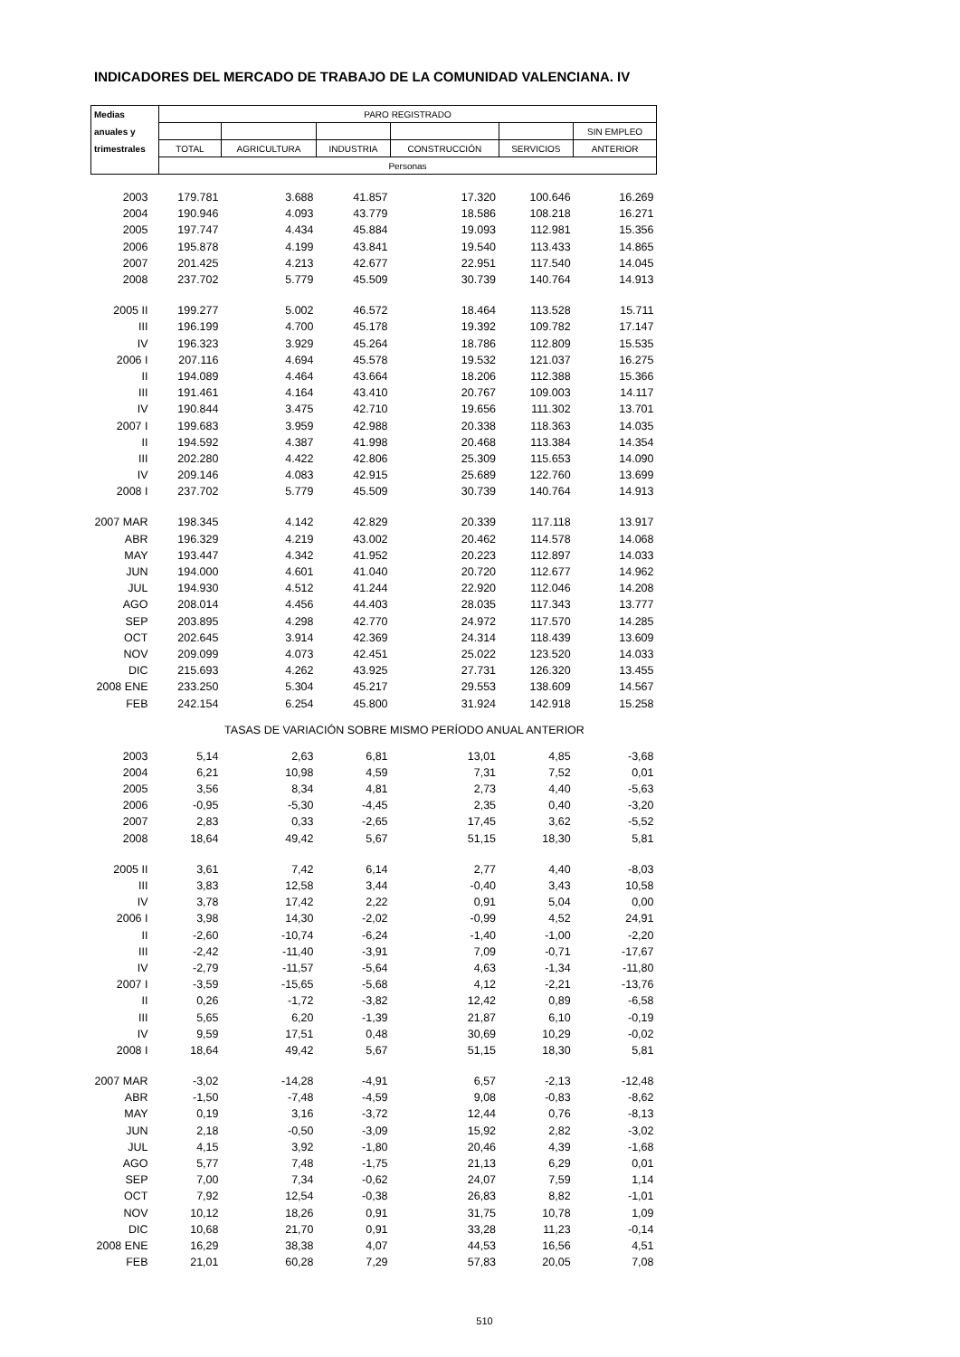INDICADORES DEL MERCADO DE TRABAJO DE LA COMUNIDAD VALENCIANA. IV
| Medias | PARO REGISTRADO | | | | | |
| --- | --- | --- | --- | --- | --- | --- |
| anuales y | | | | | | SIN EMPLEO |
| trimestrales | TOTAL | AGRICULTURA | INDUSTRIA | CONSTRUCCIÓN | SERVICIOS | ANTERIOR |
| | Personas | | | | | |
| 2003 | 179.781 | 3.688 | 41.857 | 17.320 | 100.646 | 16.269 |
| 2004 | 190.946 | 4.093 | 43.779 | 18.586 | 108.218 | 16.271 |
| 2005 | 197.747 | 4.434 | 45.884 | 19.093 | 112.981 | 15.356 |
| 2006 | 195.878 | 4.199 | 43.841 | 19.540 | 113.433 | 14.865 |
| 2007 | 201.425 | 4.213 | 42.677 | 22.951 | 117.540 | 14.045 |
| 2008 | 237.702 | 5.779 | 45.509 | 30.739 | 140.764 | 14.913 |
| 2005 II | 199.277 | 5.002 | 46.572 | 18.464 | 113.528 | 15.711 |
| III | 196.199 | 4.700 | 45.178 | 19.392 | 109.782 | 17.147 |
| IV | 196.323 | 3.929 | 45.264 | 18.786 | 112.809 | 15.535 |
| 2006 I | 207.116 | 4.694 | 45.578 | 19.532 | 121.037 | 16.275 |
| II | 194.089 | 4.464 | 43.664 | 18.206 | 112.388 | 15.366 |
| III | 191.461 | 4.164 | 43.410 | 20.767 | 109.003 | 14.117 |
| IV | 190.844 | 3.475 | 42.710 | 19.656 | 111.302 | 13.701 |
| 2007 I | 199.683 | 3.959 | 42.988 | 20.338 | 118.363 | 14.035 |
| II | 194.592 | 4.387 | 41.998 | 20.468 | 113.384 | 14.354 |
| III | 202.280 | 4.422 | 42.806 | 25.309 | 115.653 | 14.090 |
| IV | 209.146 | 4.083 | 42.915 | 25.689 | 122.760 | 13.699 |
| 2008 I | 237.702 | 5.779 | 45.509 | 30.739 | 140.764 | 14.913 |
| 2007 MAR | 198.345 | 4.142 | 42.829 | 20.339 | 117.118 | 13.917 |
| ABR | 196.329 | 4.219 | 43.002 | 20.462 | 114.578 | 14.068 |
| MAY | 193.447 | 4.342 | 41.952 | 20.223 | 112.897 | 14.033 |
| JUN | 194.000 | 4.601 | 41.040 | 20.720 | 112.677 | 14.962 |
| JUL | 194.930 | 4.512 | 41.244 | 22.920 | 112.046 | 14.208 |
| AGO | 208.014 | 4.456 | 44.403 | 28.035 | 117.343 | 13.777 |
| SEP | 203.895 | 4.298 | 42.770 | 24.972 | 117.570 | 14.285 |
| OCT | 202.645 | 3.914 | 42.369 | 24.314 | 118.439 | 13.609 |
| NOV | 209.099 | 4.073 | 42.451 | 25.022 | 123.520 | 14.033 |
| DIC | 215.693 | 4.262 | 43.925 | 27.731 | 126.320 | 13.455 |
| 2008 ENE | 233.250 | 5.304 | 45.217 | 29.553 | 138.609 | 14.567 |
| FEB | 242.154 | 6.254 | 45.800 | 31.924 | 142.918 | 15.258 |
| TASAS DE VARIACIÓN SOBRE MISMO PERÍODO ANUAL ANTERIOR | | | | | | |
| 2003 | 5,14 | 2,63 | 6,81 | 13,01 | 4,85 | -3,68 |
| 2004 | 6,21 | 10,98 | 4,59 | 7,31 | 7,52 | 0,01 |
| 2005 | 3,56 | 8,34 | 4,81 | 2,73 | 4,40 | -5,63 |
| 2006 | -0,95 | -5,30 | -4,45 | 2,35 | 0,40 | -3,20 |
| 2007 | 2,83 | 0,33 | -2,65 | 17,45 | 3,62 | -5,52 |
| 2008 | 18,64 | 49,42 | 5,67 | 51,15 | 18,30 | 5,81 |
| 2005 II | 3,61 | 7,42 | 6,14 | 2,77 | 4,40 | -8,03 |
| III | 3,83 | 12,58 | 3,44 | -0,40 | 3,43 | 10,58 |
| IV | 3,78 | 17,42 | 2,22 | 0,91 | 5,04 | 0,00 |
| 2006 I | 3,98 | 14,30 | -2,02 | -0,99 | 4,52 | 24,91 |
| II | -2,60 | -10,74 | -6,24 | -1,40 | -1,00 | -2,20 |
| III | -2,42 | -11,40 | -3,91 | 7,09 | -0,71 | -17,67 |
| IV | -2,79 | -11,57 | -5,64 | 4,63 | -1,34 | -11,80 |
| 2007 I | -3,59 | -15,65 | -5,68 | 4,12 | -2,21 | -13,76 |
| II | 0,26 | -1,72 | -3,82 | 12,42 | 0,89 | -6,58 |
| III | 5,65 | 6,20 | -1,39 | 21,87 | 6,10 | -0,19 |
| IV | 9,59 | 17,51 | 0,48 | 30,69 | 10,29 | -0,02 |
| 2008 I | 18,64 | 49,42 | 5,67 | 51,15 | 18,30 | 5,81 |
| 2007 MAR | -3,02 | -14,28 | -4,91 | 6,57 | -2,13 | -12,48 |
| ABR | -1,50 | -7,48 | -4,59 | 9,08 | -0,83 | -8,62 |
| MAY | 0,19 | 3,16 | -3,72 | 12,44 | 0,76 | -8,13 |
| JUN | 2,18 | -0,50 | -3,09 | 15,92 | 2,82 | -3,02 |
| JUL | 4,15 | 3,92 | -1,80 | 20,46 | 4,39 | -1,68 |
| AGO | 5,77 | 7,48 | -1,75 | 21,13 | 6,29 | 0,01 |
| SEP | 7,00 | 7,34 | -0,62 | 24,07 | 7,59 | 1,14 |
| OCT | 7,92 | 12,54 | -0,38 | 26,83 | 8,82 | -1,01 |
| NOV | 10,12 | 18,26 | 0,91 | 31,75 | 10,78 | 1,09 |
| DIC | 10,68 | 21,70 | 0,91 | 33,28 | 11,23 | -0,14 |
| 2008 ENE | 16,29 | 38,38 | 4,07 | 44,53 | 16,56 | 4,51 |
| FEB | 21,01 | 60,28 | 7,29 | 57,83 | 20,05 | 7,08 |
510